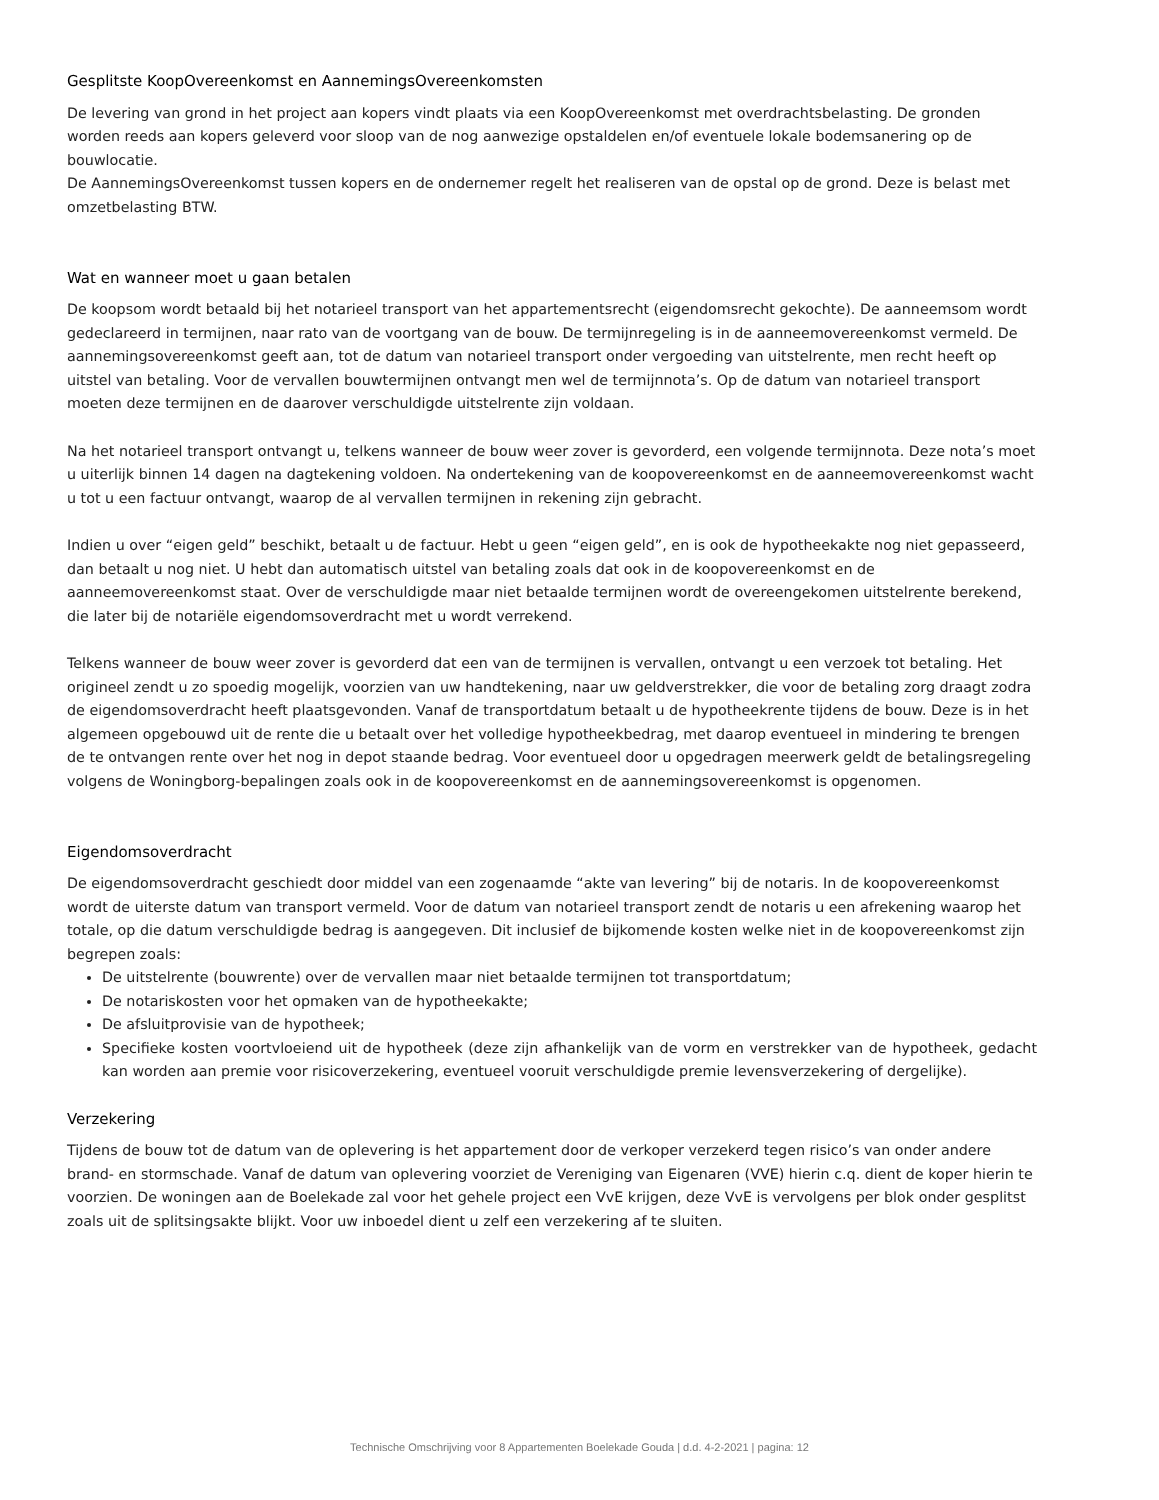Gesplitste KoopOvereenkomst en AannemingsOvereenkomsten
De levering van grond in het project aan kopers vindt plaats via een KoopOvereenkomst met overdrachtsbelasting. De gronden worden reeds aan kopers geleverd voor sloop van de nog aanwezige opstaldelen en/of eventuele lokale bodemsanering op de bouwlocatie.
De AannemingsOvereenkomst tussen kopers en de ondernemer regelt het realiseren van de opstal op de grond. Deze is belast met omzetbelasting BTW.
Wat en wanneer moet u gaan betalen
De koopsom wordt betaald bij het notarieel transport van het appartementsrecht (eigendomsrecht gekochte). De aanneemsom wordt gedeclareerd in termijnen, naar rato van de voortgang van de bouw. De termijnregeling is in de aanneemovereenkomst vermeld. De aannemingsovereenkomst geeft aan, tot de datum van notarieel transport onder vergoeding van uitstelrente, men recht heeft op uitstel van betaling. Voor de vervallen bouwtermijnen ontvangt men wel de termijnnota’s. Op de datum van notarieel transport moeten deze termijnen en de daarover verschuldigde uitstelrente zijn voldaan.
Na het notarieel transport ontvangt u, telkens wanneer de bouw weer zover is gevorderd, een volgende termijnnota. Deze nota’s moet u uiterlijk binnen 14 dagen na dagtekening voldoen. Na ondertekening van de koopovereenkomst en de aanneemovereenkomst wacht u tot u een factuur ontvangt, waarop de al vervallen termijnen in rekening zijn gebracht.
Indien u over “eigen geld” beschikt, betaalt u de factuur. Hebt u geen “eigen geld”, en is ook de hypotheekakte nog niet gepasseerd, dan betaalt u nog niet. U hebt dan automatisch uitstel van betaling zoals dat ook in de koopovereenkomst en de aanneemovereenkomst staat. Over de verschuldigde maar niet betaalde termijnen wordt de overeengekomen uitstelrente berekend, die later bij de notariële eigendomsoverdracht met u wordt verrekend.
Telkens wanneer de bouw weer zover is gevorderd dat een van de termijnen is vervallen, ontvangt u een verzoek tot betaling. Het origineel zendt u zo spoedig mogelijk, voorzien van uw handtekening, naar uw geldverstrekker, die voor de betaling zorg draagt zodra de eigendomsoverdracht heeft plaatsgevonden. Vanaf de transportdatum betaalt u de hypotheekrente tijdens de bouw. Deze is in het algemeen opgebouwd uit de rente die u betaalt over het volledige hypotheekbedrag, met daarop eventueel in mindering te brengen de te ontvangen rente over het nog in depot staande bedrag. Voor eventueel door u opgedragen meerwerk geldt de betalingsregeling volgens de Woningborg-bepalingen zoals ook in de koopovereenkomst en de aannemingsovereenkomst is opgenomen.
Eigendomsoverdracht
De eigendomsoverdracht geschiedt door middel van een zogenaamde “akte van levering” bij de notaris. In de koopovereenkomst wordt de uiterste datum van transport vermeld. Voor de datum van notarieel transport zendt de notaris u een afrekening waarop het totale, op die datum verschuldigde bedrag is aangegeven. Dit inclusief de bijkomende kosten welke niet in de koopovereenkomst zijn begrepen zoals:
De uitstelrente (bouwrente) over de vervallen maar niet betaalde termijnen tot transportdatum;
De notariskosten voor het opmaken van de hypotheekakte;
De afsluitprovisie van de hypotheek;
Specifieke kosten voortvloeiend uit de hypotheek (deze zijn afhankelijk van de vorm en verstrekker van de hypotheek, gedacht kan worden aan premie voor risicoverzekering, eventueel vooruit verschuldigde premie levensverzekering of dergelijke).
Verzekering
Tijdens de bouw tot de datum van de oplevering is het appartement door de verkoper verzekerd tegen risico’s van onder andere brand- en stormschade. Vanaf de datum van oplevering voorziet de Vereniging van Eigenaren (VVE) hierin c.q. dient de koper hierin te voorzien. De woningen aan de Boelekade zal voor het gehele project een VvE krijgen, deze VvE is vervolgens per blok onder gesplitst zoals uit de splitsingsakte blijkt. Voor uw inboedel dient u zelf een verzekering af te sluiten.
Technische Omschrijving voor 8 Appartementen Boelekade Gouda | d.d. 4-2-2021 | pagina: 12